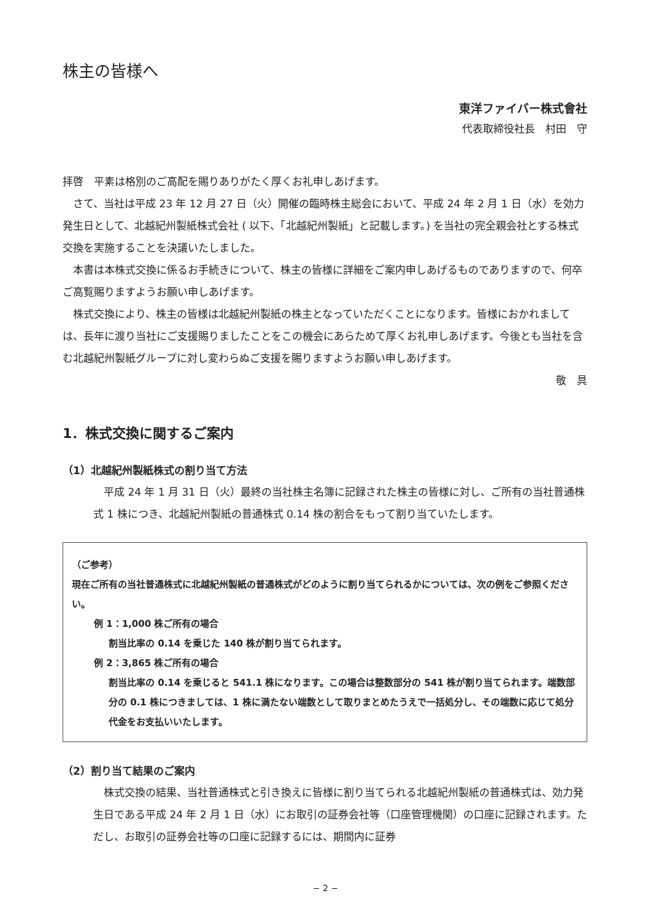株主の皆様へ
東洋ファイバー株式會社
代表取締役社長　村田　守
拝啓　平素は格別のご高配を賜りありがたく厚くお礼申しあげます。
　さて、当社は平成 23 年 12 月 27 日（火）開催の臨時株主総会において、平成 24 年 2 月 1 日（水）を効力発生日として、北越紀州製紙株式会社 ( 以下、「北越紀州製紙」と記載します。) を当社の完全親会社とする株式交換を実施することを決議いたしました。
　本書は本株式交換に係るお手続きについて、株主の皆様に詳細をご案内申しあげるものでありますので、何卒ご高覧賜りますようお願い申しあげます。
　株式交換により、株主の皆様は北越紀州製紙の株主となっていただくことになります。皆様におかれましては、長年に渡り当社にご支援賜りましたことをこの機会にあらためて厚くお礼申しあげます。今後とも当社を含む北越紀州製紙グループに対し変わらぬご支援を賜りますようお願い申しあげます。
敬　具
1．株式交換に関するご案内
（1）北越紀州製紙株式の割り当て方法
　平成 24 年 1 月 31 日（火）最終の当社株主名簿に記録された株主の皆様に対し、ご所有の当社普通株式 1 株につき、北越紀州製紙の普通株式 0.14 株の割合をもって割り当ていたします。
（ご参考）
現在ご所有の当社普通株式に北越紀州製紙の普通株式がどのように割り当てられるかについては、次の例をご参照ください。
例 1：1,000 株ご所有の場合
割当比率の 0.14 を乗じた 140 株が割り当てられます。
例 2：3,865 株ご所有の場合
割当比率の 0.14 を乗じると 541.1 株になります。この場合は整数部分の 541 株が割り当てられます。端数部分の 0.1 株につきましては、1 株に満たない端数として取りまとめたうえで一括処分し、その端数に応じて処分代金をお支払いいたします。
（2）割り当て結果のご案内
　株式交換の結果、当社普通株式と引き換えに皆様に割り当てられる北越紀州製紙の普通株式は、効力発生日である平成 24 年 2 月 1 日（水）にお取引の証券会社等（口座管理機関）の口座に記録されます。ただし、お取引の証券会社等の口座に記録するには、期間内に証券
− 2 −